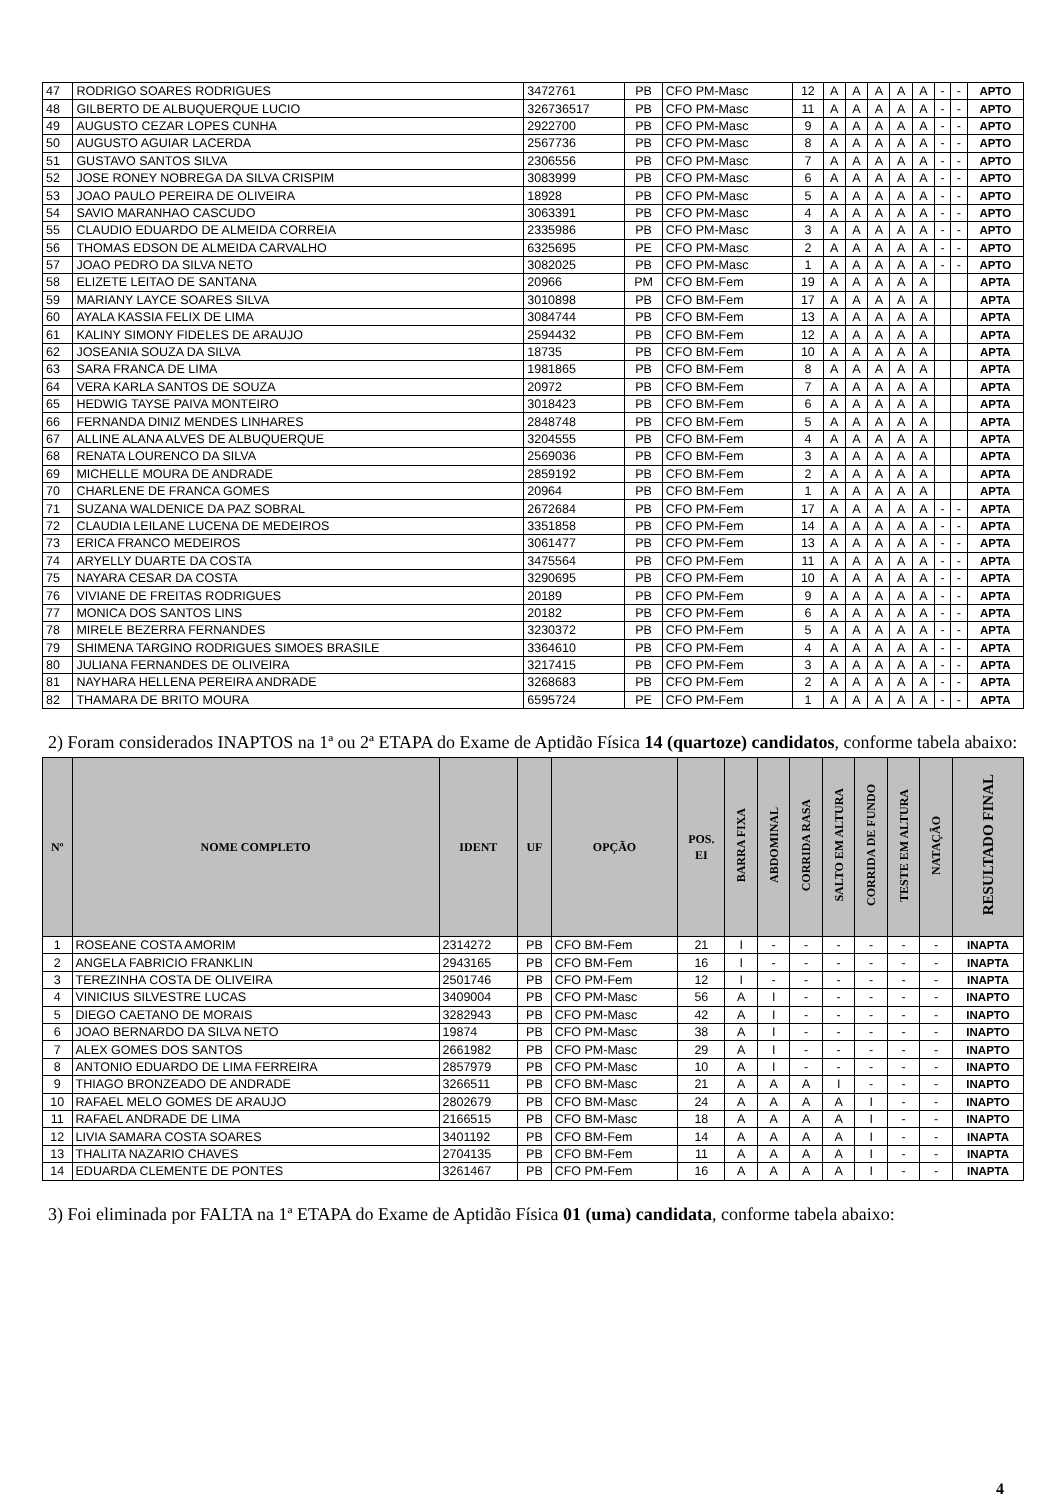| 47 | RODRIGO SOARES RODRIGUES | 3472761 | PB | CFO PM-Masc | 12 | A | A | A | A | A | - | - | APTO |
| 48 | GILBERTO DE ALBUQUERQUE LUCIO | 326736517 | PB | CFO PM-Masc | 11 | A | A | A | A | A | - | - | APTO |
| 49 | AUGUSTO CEZAR LOPES CUNHA | 2922700 | PB | CFO PM-Masc | 9 | A | A | A | A | A | - | - | APTO |
| 50 | AUGUSTO AGUIAR LACERDA | 2567736 | PB | CFO PM-Masc | 8 | A | A | A | A | A | - | - | APTO |
| 51 | GUSTAVO SANTOS SILVA | 2306556 | PB | CFO PM-Masc | 7 | A | A | A | A | A | - | - | APTO |
| 52 | JOSE RONEY NOBREGA DA SILVA CRISPIM | 3083999 | PB | CFO PM-Masc | 6 | A | A | A | A | A | - | - | APTO |
| 53 | JOAO PAULO PEREIRA DE OLIVEIRA | 18928 | PB | CFO PM-Masc | 5 | A | A | A | A | A | - | - | APTO |
| 54 | SAVIO MARANHAO CASCUDO | 3063391 | PB | CFO PM-Masc | 4 | A | A | A | A | A | - | - | APTO |
| 55 | CLAUDIO EDUARDO DE ALMEIDA CORREIA | 2335986 | PB | CFO PM-Masc | 3 | A | A | A | A | A | - | - | APTO |
| 56 | THOMAS EDSON DE ALMEIDA CARVALHO | 6325695 | PE | CFO PM-Masc | 2 | A | A | A | A | A | - | - | APTO |
| 57 | JOAO PEDRO DA SILVA NETO | 3082025 | PB | CFO PM-Masc | 1 | A | A | A | A | A | - | - | APTO |
| 58 | ELIZETE LEITAO DE SANTANA | 20966 | PM | CFO BM-Fem | 19 | A | A | A | A | A | | | APTA |
| 59 | MARIANY LAYCE SOARES SILVA | 3010898 | PB | CFO BM-Fem | 17 | A | A | A | A | A | | | APTA |
| 60 | AYALA KASSIA FELIX DE LIMA | 3084744 | PB | CFO BM-Fem | 13 | A | A | A | A | A | | | APTA |
| 61 | KALINY SIMONY FIDELES DE ARAUJO | 2594432 | PB | CFO BM-Fem | 12 | A | A | A | A | A | | | APTA |
| 62 | JOSEANIA SOUZA DA SILVA | 18735 | PB | CFO BM-Fem | 10 | A | A | A | A | A | | | APTA |
| 63 | SARA FRANCA DE LIMA | 1981865 | PB | CFO BM-Fem | 8 | A | A | A | A | A | | | APTA |
| 64 | VERA KARLA SANTOS DE SOUZA | 20972 | PB | CFO BM-Fem | 7 | A | A | A | A | A | | | APTA |
| 65 | HEDWIG TAYSE PAIVA MONTEIRO | 3018423 | PB | CFO BM-Fem | 6 | A | A | A | A | A | | | APTA |
| 66 | FERNANDA DINIZ MENDES LINHARES | 2848748 | PB | CFO BM-Fem | 5 | A | A | A | A | A | | | APTA |
| 67 | ALLINE ALANA ALVES DE ALBUQUERQUE | 3204555 | PB | CFO BM-Fem | 4 | A | A | A | A | A | | | APTA |
| 68 | RENATA LOURENCO DA SILVA | 2569036 | PB | CFO BM-Fem | 3 | A | A | A | A | A | | | APTA |
| 69 | MICHELLE MOURA DE ANDRADE | 2859192 | PB | CFO BM-Fem | 2 | A | A | A | A | A | | | APTA |
| 70 | CHARLENE DE FRANCA GOMES | 20964 | PB | CFO BM-Fem | 1 | A | A | A | A | A | | | APTA |
| 71 | SUZANA WALDENICE DA PAZ SOBRAL | 2672684 | PB | CFO PM-Fem | 17 | A | A | A | A | A | - | - | APTA |
| 72 | CLAUDIA LEILANE LUCENA DE MEDEIROS | 3351858 | PB | CFO PM-Fem | 14 | A | A | A | A | A | - | - | APTA |
| 73 | ERICA FRANCO MEDEIROS | 3061477 | PB | CFO PM-Fem | 13 | A | A | A | A | A | - | - | APTA |
| 74 | ARYELLY DUARTE DA COSTA | 3475564 | PB | CFO PM-Fem | 11 | A | A | A | A | A | - | - | APTA |
| 75 | NAYARA CESAR DA COSTA | 3290695 | PB | CFO PM-Fem | 10 | A | A | A | A | A | - | - | APTA |
| 76 | VIVIANE DE FREITAS RODRIGUES | 20189 | PB | CFO PM-Fem | 9 | A | A | A | A | A | - | - | APTA |
| 77 | MONICA DOS SANTOS LINS | 20182 | PB | CFO PM-Fem | 6 | A | A | A | A | A | - | - | APTA |
| 78 | MIRELE BEZERRA FERNANDES | 3230372 | PB | CFO PM-Fem | 5 | A | A | A | A | A | - | - | APTA |
| 79 | SHIMENA TARGINO RODRIGUES SIMOES BRASILE | 3364610 | PB | CFO PM-Fem | 4 | A | A | A | A | A | - | - | APTA |
| 80 | JULIANA FERNANDES DE OLIVEIRA | 3217415 | PB | CFO PM-Fem | 3 | A | A | A | A | A | - | - | APTA |
| 81 | NAYHARA HELLENA PEREIRA ANDRADE | 3268683 | PB | CFO PM-Fem | 2 | A | A | A | A | A | - | - | APTA |
| 82 | THAMARA DE BRITO MOURA | 6595724 | PE | CFO PM-Fem | 1 | A | A | A | A | A | - | - | APTA |
2) Foram considerados INAPTOS na 1ª ou 2ª ETAPA do Exame de Aptidão Física 14 (quartoze) candidatos, conforme tabela abaixo:
| Nº | NOME COMPLETO | IDENT | UF | OPÇÃO | POS. EI | BARRA FIXA | ABDOMINAL | CORRIDA RASA | SALTO EM ALTURA | CORRIDA DE FUNDO | TESTE EM ALTURA | NATAÇÃO | RESULTADO FINAL |
| --- | --- | --- | --- | --- | --- | --- | --- | --- | --- | --- | --- | --- | --- |
| 1 | ROSEANE COSTA AMORIM | 2314272 | PB | CFO BM-Fem | 21 | I | - | - | - | - | - | - | INAPTA |
| 2 | ANGELA FABRICIO FRANKLIN | 2943165 | PB | CFO BM-Fem | 16 | I | - | - | - | - | - | - | INAPTA |
| 3 | TEREZINHA COSTA DE OLIVEIRA | 2501746 | PB | CFO PM-Fem | 12 | I | - | - | - | - | - | - | INAPTA |
| 4 | VINICIUS SILVESTRE LUCAS | 3409004 | PB | CFO PM-Masc | 56 | A | I | - | - | - | - | - | INAPTO |
| 5 | DIEGO CAETANO DE MORAIS | 3282943 | PB | CFO PM-Masc | 42 | A | I | - | - | - | - | - | INAPTO |
| 6 | JOAO BERNARDO DA SILVA NETO | 19874 | PB | CFO PM-Masc | 38 | A | I | - | - | - | - | - | INAPTO |
| 7 | ALEX GOMES DOS SANTOS | 2661982 | PB | CFO PM-Masc | 29 | A | I | - | - | - | - | - | INAPTO |
| 8 | ANTONIO EDUARDO DE LIMA FERREIRA | 2857979 | PB | CFO PM-Masc | 10 | A | I | - | - | - | - | - | INAPTO |
| 9 | THIAGO BRONZEADO DE ANDRADE | 3266511 | PB | CFO BM-Masc | 21 | A | A | A | I | - | - | - | INAPTO |
| 10 | RAFAEL MELO GOMES DE ARAUJO | 2802679 | PB | CFO BM-Masc | 24 | A | A | A | A | I | - | - | INAPTO |
| 11 | RAFAEL ANDRADE DE LIMA | 2166515 | PB | CFO BM-Masc | 18 | A | A | A | A | I | - | - | INAPTO |
| 12 | LIVIA SAMARA COSTA SOARES | 3401192 | PB | CFO BM-Fem | 14 | A | A | A | A | I | - | - | INAPTA |
| 13 | THALITA NAZARIO CHAVES | 2704135 | PB | CFO BM-Fem | 11 | A | A | A | A | I | - | - | INAPTA |
| 14 | EDUARDA CLEMENTE DE PONTES | 3261467 | PB | CFO PM-Fem | 16 | A | A | A | A | I | - | - | INAPTA |
3) Foi eliminada por FALTA na 1ª ETAPA do Exame de Aptidão Física 01 (uma) candidata, conforme tabela abaixo:
4